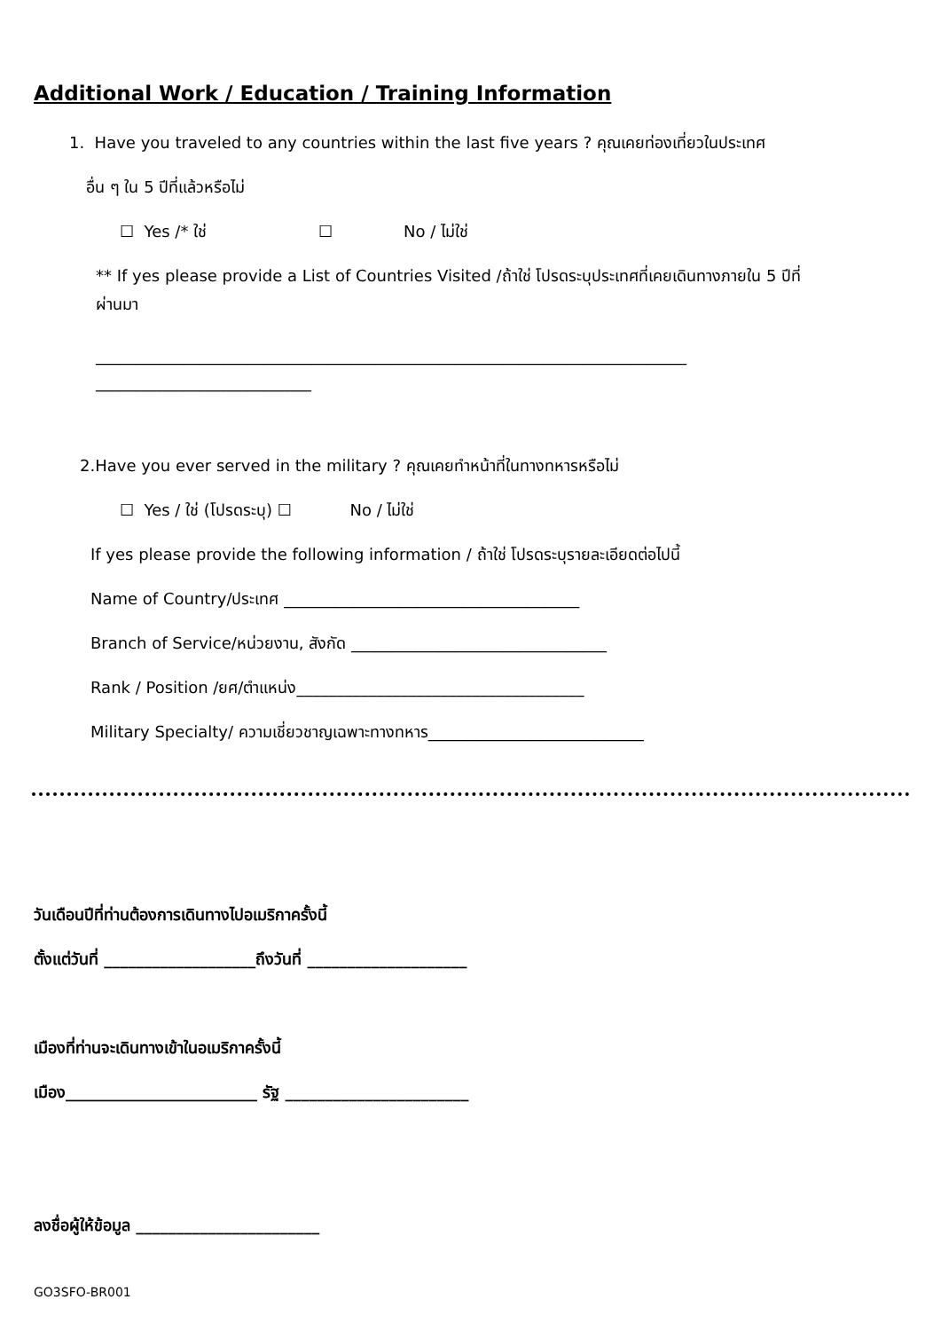Additional Work / Education / Training Information
1. Have you traveled to any countries within the last five years ? คุณเคยท่องเที่ยวในประเทศ
อื่น ๆ ใน 5 ปีที่แล้วหรือไม่
☐ Yes /* ใช่ ☐ No / ไม่ใช่
** If yes please provide a List of Countries Visited /ถ้าใช่ โปรดระบุประเทศที่เคยเดินทางภายใน 5 ปีที่
ผ่านมา
__________________________________________________________________________
___________________________
2.Have you ever served in the military ? คุณเคยทำหน้าที่ในทางทหารหรือไม่
☐ Yes / ใช่ (โปรดระบุ) ☐ No / ไม่ใช่
If yes please provide the following information / ถ้าใช่ โปรดระบุรายละเอียดต่อไปนี้
Name of Country/ประเทศ _____________________________________
Branch of Service/หน่วยงาน, สังกัด ________________________________
Rank / Position /ยศ/ตำแหน่ง____________________________________
Military Specialty/ ความเชี่ยวชาญเฉพาะทางทหาร___________________________
วันเดือนปีที่ท่านต้องการเดินทางไปอเมริกาครั้งนี้
ตั้งแต่วันที่ ___________________ถึงวันที่ ____________________
เมืองที่ท่านจะเดินทางเข้าในอเมริกาครั้งนี้
เมือง________________________ รัฐ _______________________
ลงชื่อผู้ให้ข้อมูล _______________________
GO3SFO-BR001